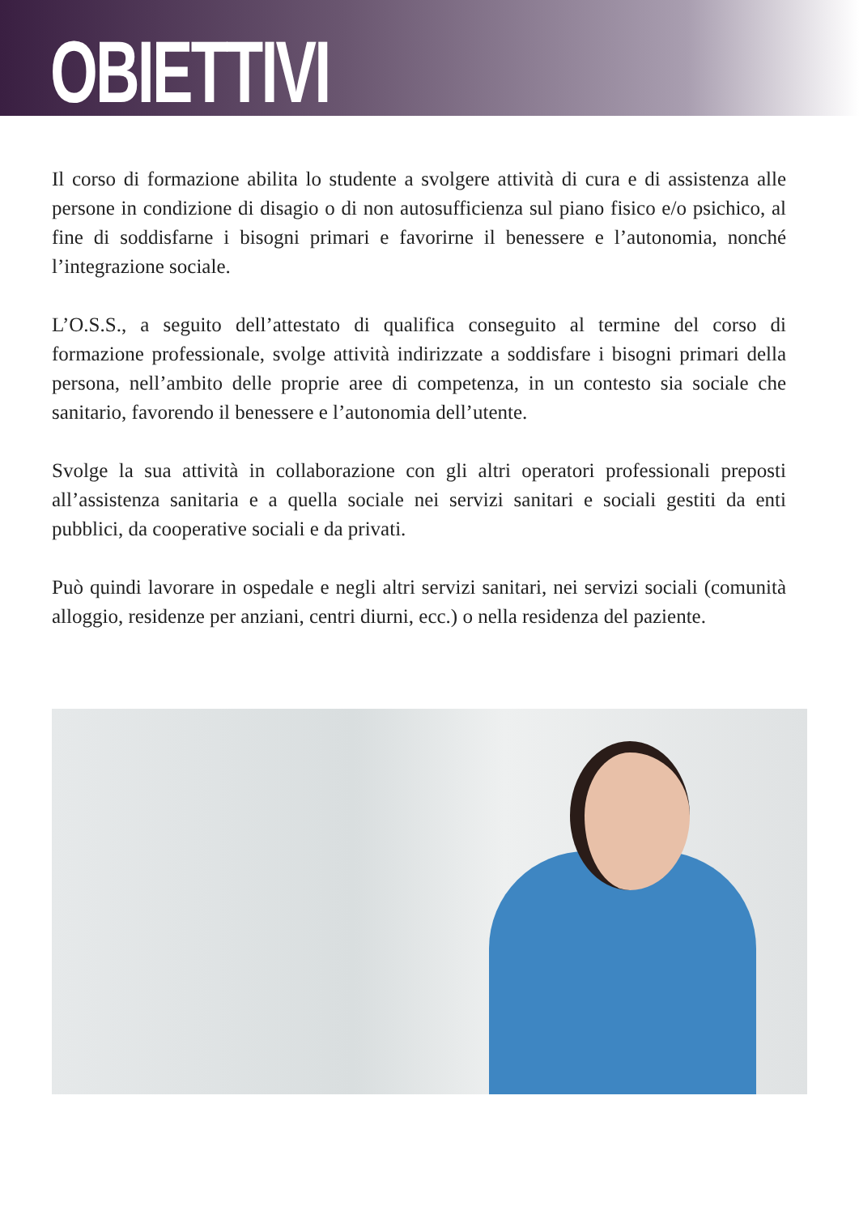OBIETTIVI
Il corso di formazione abilita lo studente a svolgere attività di cura e di assistenza alle persone in condizione di disagio o di non autosufficienza sul piano fisico e/o psichico, al fine di soddisfarne i bisogni primari e favorirne il benessere e l’autonomia, nonché l’integrazione sociale.
L’O.S.S., a seguito dell’attestato di qualifica conseguito al termine del corso di formazione professionale, svolge attività indirizzate a soddisfare i bisogni primari della persona, nell’ambito delle proprie aree di competenza, in un contesto sia sociale che sanitario, favorendo il benessere e l’autonomia dell’utente.
Svolge la sua attività in collaborazione con gli altri operatori professionali preposti all’assistenza sanitaria e a quella sociale nei servizi sanitari e sociali gestiti da enti pubblici, da cooperative sociali e da privati.
Può quindi lavorare in ospedale e negli altri servizi sanitari, nei servizi sociali (comunità alloggio, residenze per anziani, centri diurni, ecc.) o nella residenza del paziente.